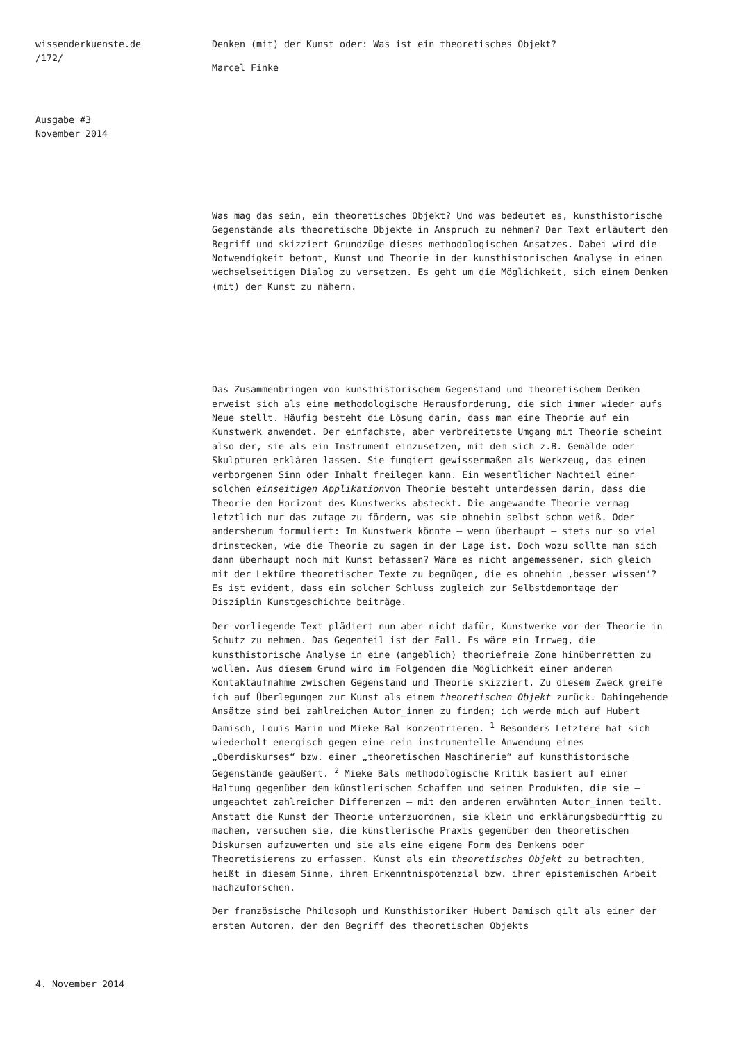wissenderkuenste.de
/172/
Ausgabe #3
November 2014
Denken (mit) der Kunst oder: Was ist ein theoretisches Objekt?
Marcel Finke
Was mag das sein, ein theoretisches Objekt? Und was bedeutet es, kunsthistorische Gegenstände als theoretische Objekte in Anspruch zu nehmen? Der Text erläutert den Begriff und skizziert Grundzüge dieses methodologischen Ansatzes. Dabei wird die Notwendigkeit betont, Kunst und Theorie in der kunsthistorischen Analyse in einen wechselseitigen Dialog zu versetzen. Es geht um die Möglichkeit, sich einem Denken (mit) der Kunst zu nähern.
Das Zusammenbringen von kunsthistorischem Gegenstand und theoretischem Denken erweist sich als eine methodologische Herausforderung, die sich immer wieder aufs Neue stellt. Häufig besteht die Lösung darin, dass man eine Theorie auf ein Kunstwerk anwendet. Der einfachste, aber verbreitetste Umgang mit Theorie scheint also der, sie als ein Instrument einzusetzen, mit dem sich z.B. Gemälde oder Skulpturen erklären lassen. Sie fungiert gewissermaßen als Werkzeug, das einen verborgenen Sinn oder Inhalt freilegen kann. Ein wesentlicher Nachteil einer solchen einseitigen Applikationvon Theorie besteht unterdessen darin, dass die Theorie den Horizont des Kunstwerks absteckt. Die angewandte Theorie vermag letztlich nur das zutage zu fördern, was sie ohnehin selbst schon weiß. Oder andersherum formuliert: Im Kunstwerk könnte – wenn überhaupt – stets nur so viel drinstecken, wie die Theorie zu sagen in der Lage ist. Doch wozu sollte man sich dann überhaupt noch mit Kunst befassen? Wäre es nicht angemessener, sich gleich mit der Lektüre theoretischer Texte zu begnügen, die es ohnehin ‚besser wissen‘? Es ist evident, dass ein solcher Schluss zugleich zur Selbstdemontage der Disziplin Kunstgeschichte beiträge.
Der vorliegende Text plädiert nun aber nicht dafür, Kunstwerke vor der Theorie in Schutz zu nehmen. Das Gegenteil ist der Fall. Es wäre ein Irrweg, die kunsthistorische Analyse in eine (angeblich) theoriefreie Zone hinüberretten zu wollen. Aus diesem Grund wird im Folgenden die Möglichkeit einer anderen Kontaktaufnahme zwischen Gegenstand und Theorie skizziert. Zu diesem Zweck greife ich auf Überlegungen zur Kunst als einem theoretischen Objekt zurück. Dahingehende Ansätze sind bei zahlreichen Autor_innen zu finden; ich werde mich auf Hubert Damisch, Louis Marin und Mieke Bal konzentrieren. <sup>1</sup> Besonders Letztere hat sich wiederholt energisch gegen eine rein instrumentelle Anwendung eines „Oberdiskurses“ bzw. einer „theoretischen Maschinerie“ auf kunsthistorische Gegenstände geäußert. <sup>2</sup> Mieke Bals methodologische Kritik basiert auf einer Haltung gegenüber dem künstlerischen Schaffen und seinen Produkten, die sie – ungeachtet zahlreicher Differenzen – mit den anderen erwähnten Autor_innen teilt. Anstatt die Kunst der Theorie unterzuordnen, sie klein und erklärungsbedürftig zu machen, versuchen sie, die künstlerische Praxis gegenüber den theoretischen Diskursen aufzuwerten und sie als eine eigene Form des Denkens oder Theoretisierens zu erfassen. Kunst als ein theoretisches Objekt zu betrachten, heißt in diesem Sinne, ihrem Erkenntnispotenzial bzw. ihrer epistemischen Arbeit nachzuforschen.
Der französische Philosoph und Kunsthistoriker Hubert Damisch gilt als einer der ersten Autoren, der den Begriff des theoretischen Objekts
4. November 2014